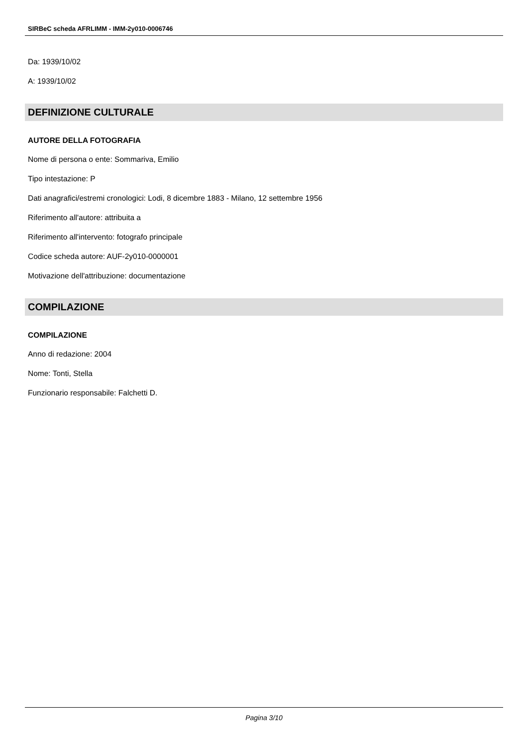SIRBeC scheda AFRLIMM - IMM-2y010-0006746
Da: 1939/10/02
A: 1939/10/02
DEFINIZIONE CULTURALE
AUTORE DELLA FOTOGRAFIA
Nome di persona o ente: Sommariva, Emilio
Tipo intestazione: P
Dati anagrafici/estremi cronologici: Lodi, 8 dicembre 1883 - Milano, 12 settembre 1956
Riferimento all'autore: attribuita a
Riferimento all'intervento: fotografo principale
Codice scheda autore: AUF-2y010-0000001
Motivazione dell'attribuzione: documentazione
COMPILAZIONE
COMPILAZIONE
Anno di redazione: 2004
Nome: Tonti, Stella
Funzionario responsabile: Falchetti D.
Pagina 3/10